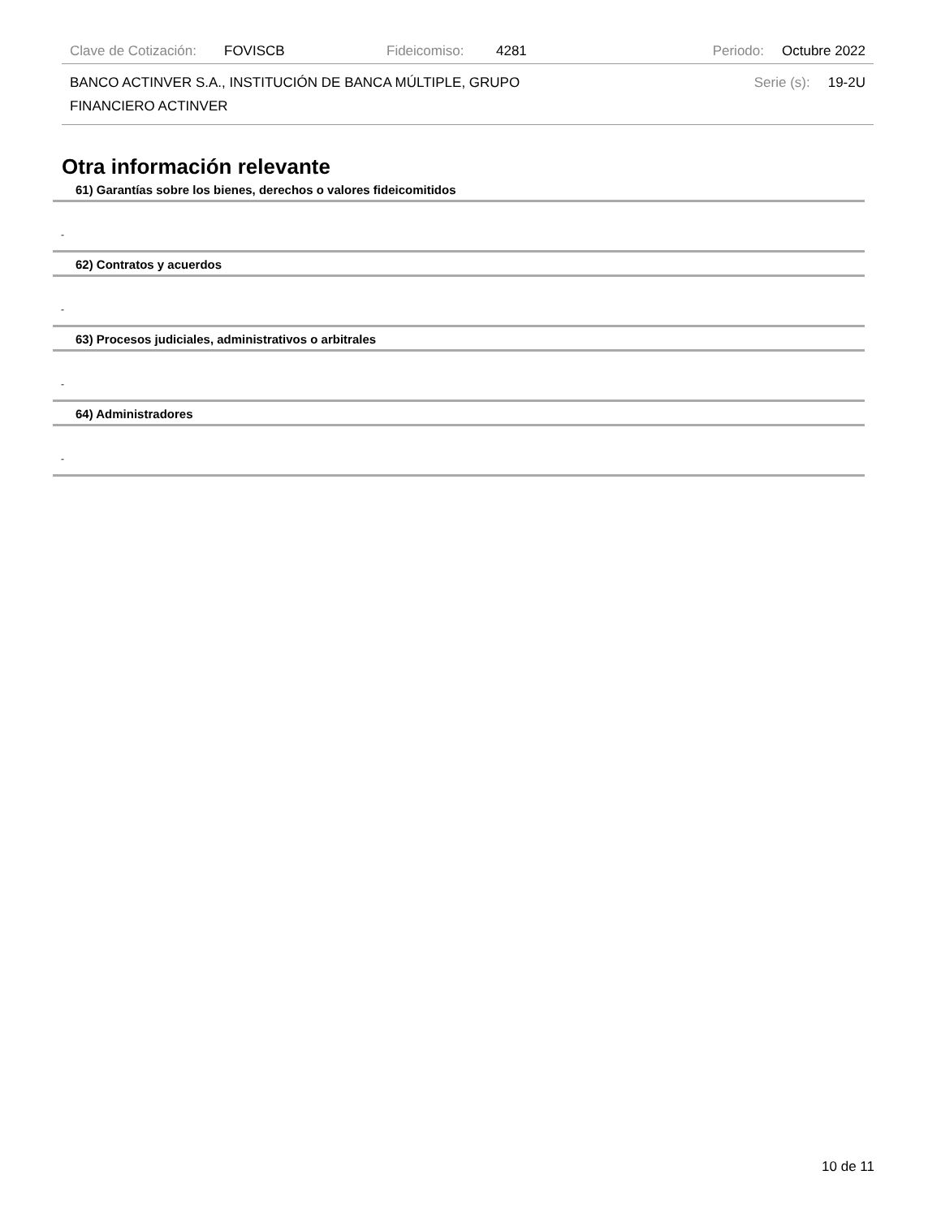Clave de Cotización: FOVISCB Fideicomiso: 4281 Periodo: Octubre 2022
BANCO ACTINVER S.A., INSTITUCIÓN DE BANCA MÚLTIPLE, GRUPO FINANCIERO ACTINVER Serie (s): 19-2U
Otra información relevante
61) Garantías sobre los bienes, derechos o valores fideicomitidos
-
62) Contratos y acuerdos
-
63) Procesos judiciales, administrativos o arbitrales
-
64) Administradores
-
10 de 11